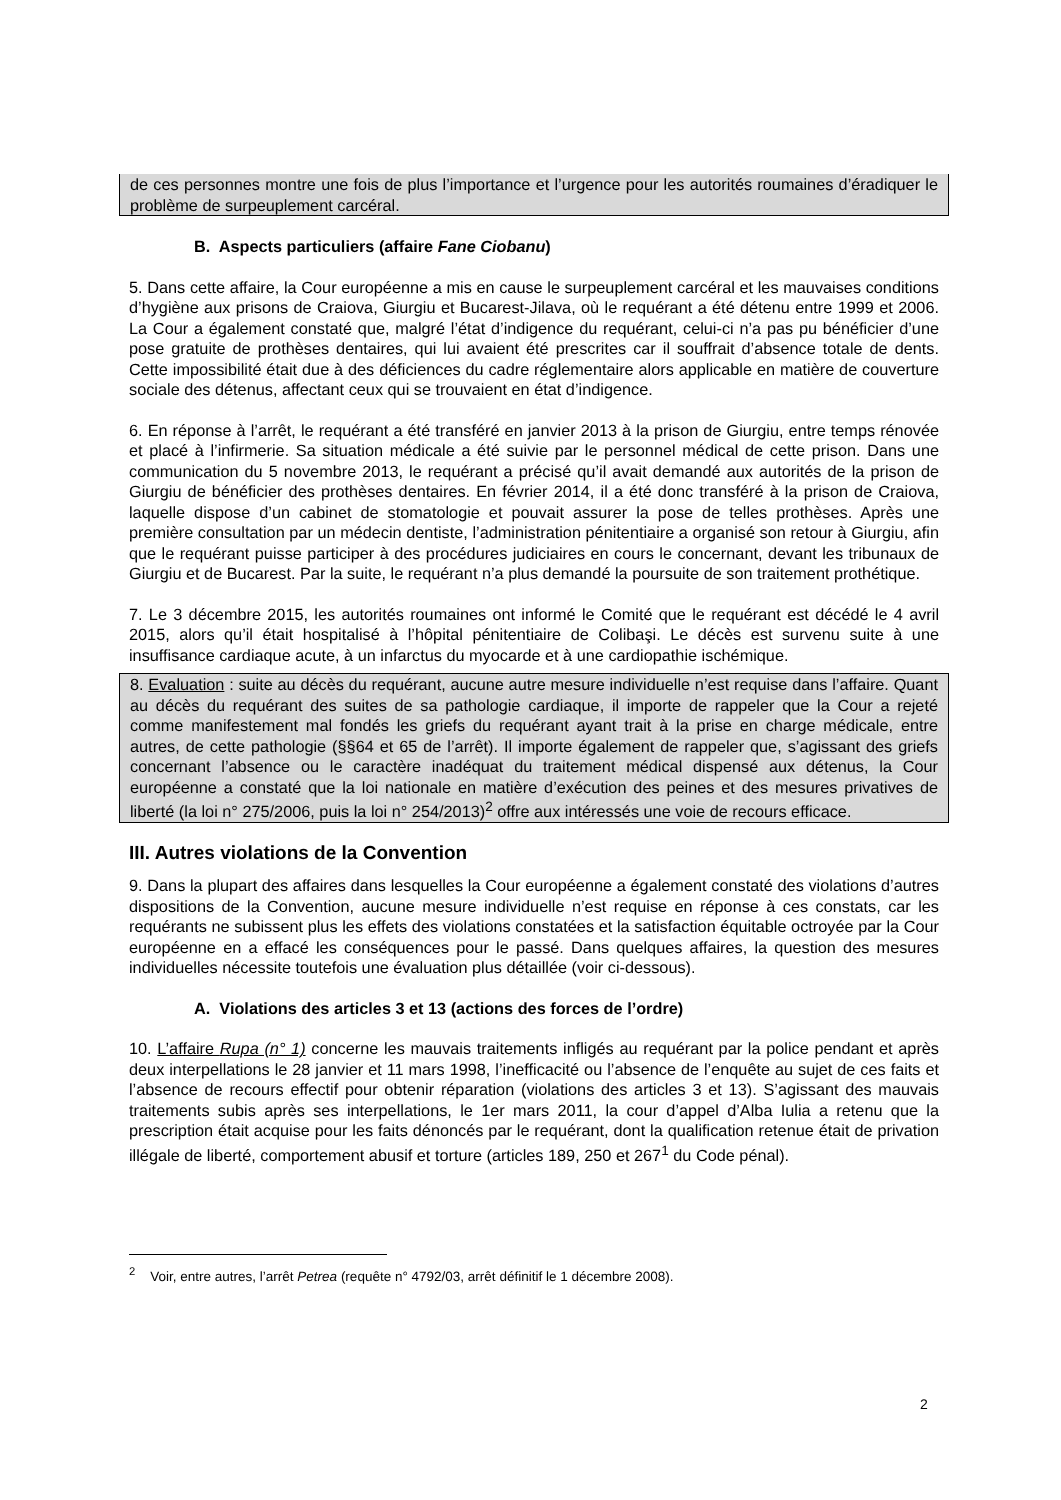de ces personnes montre une fois de plus l’importance et l’urgence pour les autorités roumaines d’éradiquer le problème de surpeuplement carcéral.
B. Aspects particuliers (affaire Fane Ciobanu)
5. Dans cette affaire, la Cour européenne a mis en cause le surpeuplement carcéral et les mauvaises conditions d’hygiène aux prisons de Craiova, Giurgiu et Bucarest-Jilava, où le requérant a été détenu entre 1999 et 2006. La Cour a également constaté que, malgré l’état d’indigence du requérant, celui-ci n’a pas pu bénéficier d’une pose gratuite de prothèses dentaires, qui lui avaient été prescrites car il souffrait d’absence totale de dents. Cette impossibilité était due à des déficiences du cadre réglementaire alors applicable en matière de couverture sociale des détenus, affectant ceux qui se trouvaient en état d’indigence.
6. En réponse à l’arrêt, le requérant a été transféré en janvier 2013 à la prison de Giurgiu, entre temps rénovée et placé à l’infirmerie. Sa situation médicale a été suivie par le personnel médical de cette prison. Dans une communication du 5 novembre 2013, le requérant a précisé qu’il avait demandé aux autorités de la prison de Giurgiu de bénéficier des prothèses dentaires. En février 2014, il a été donc transféré à la prison de Craiova, laquelle dispose d’un cabinet de stomatologie et pouvait assurer la pose de telles prothèses. Après une première consultation par un médecin dentiste, l’administration pénitentiaire a organisé son retour à Giurgiu, afin que le requérant puisse participer à des procédures judiciaires en cours le concernant, devant les tribunaux de Giurgiu et de Bucarest. Par la suite, le requérant n’a plus demandé la poursuite de son traitement prothétique.
7. Le 3 décembre 2015, les autorités roumaines ont informé le Comité que le requérant est décédé le 4 avril 2015, alors qu’il était hospitalisé à l’hôpital pénitentiaire de Colibaşi. Le décès est survenu suite à une insuffisance cardiaque acute, à un infarctus du myocarde et à une cardiopathie ischémique.
8. Evaluation : suite au décès du requérant, aucune autre mesure individuelle n’est requise dans l’affaire. Quant au décès du requérant des suites de sa pathologie cardiaque, il importe de rappeler que la Cour a rejeté comme manifestement mal fondés les griefs du requérant ayant trait à la prise en charge médicale, entre autres, de cette pathologie (§§64 et 65 de l’arrêt). Il importe également de rappeler que, s’agissant des griefs concernant l’absence ou le caractère inadéquat du traitement médical dispensé aux détenus, la Cour européenne a constaté que la loi nationale en matière d’exécution des peines et des mesures privatives de liberté (la loi n° 275/2006, puis la loi n° 254/2013)<sup>2</sup> offre aux intéressés une voie de recours efficace.
III. Autres violations de la Convention
9. Dans la plupart des affaires dans lesquelles la Cour européenne a également constaté des violations d’autres dispositions de la Convention, aucune mesure individuelle n’est requise en réponse à ces constats, car les requérants ne subissent plus les effets des violations constatées et la satisfaction équitable octroyée par la Cour européenne en a effacé les conséquences pour le passé. Dans quelques affaires, la question des mesures individuelles nécessite toutefois une évaluation plus détaillée (voir ci-dessous).
A. Violations des articles 3 et 13 (actions des forces de l’ordre)
10. L’affaire Rupa (n° 1) concerne les mauvais traitements infligés au requérant par la police pendant et après deux interpellations le 28 janvier et 11 mars 1998, l’inefficacité ou l’absence de l’enquête au sujet de ces faits et l’absence de recours effectif pour obtenir réparation (violations des articles 3 et 13). S’agissant des mauvais traitements subis après ses interpellations, le 1er mars 2011, la cour d’appel d’Alba Iulia a retenu que la prescription était acquise pour les faits dénoncés par le requérant, dont la qualification retenue était de privation illégale de liberté, comportement abusif et torture (articles 189, 250 et 267<sup>1</sup> du Code pénal).
<sup>2</sup> Voir, entre autres, l’arrêt Petrea (requête n° 4792/03, arrêt définitif le 1 décembre 2008).
2